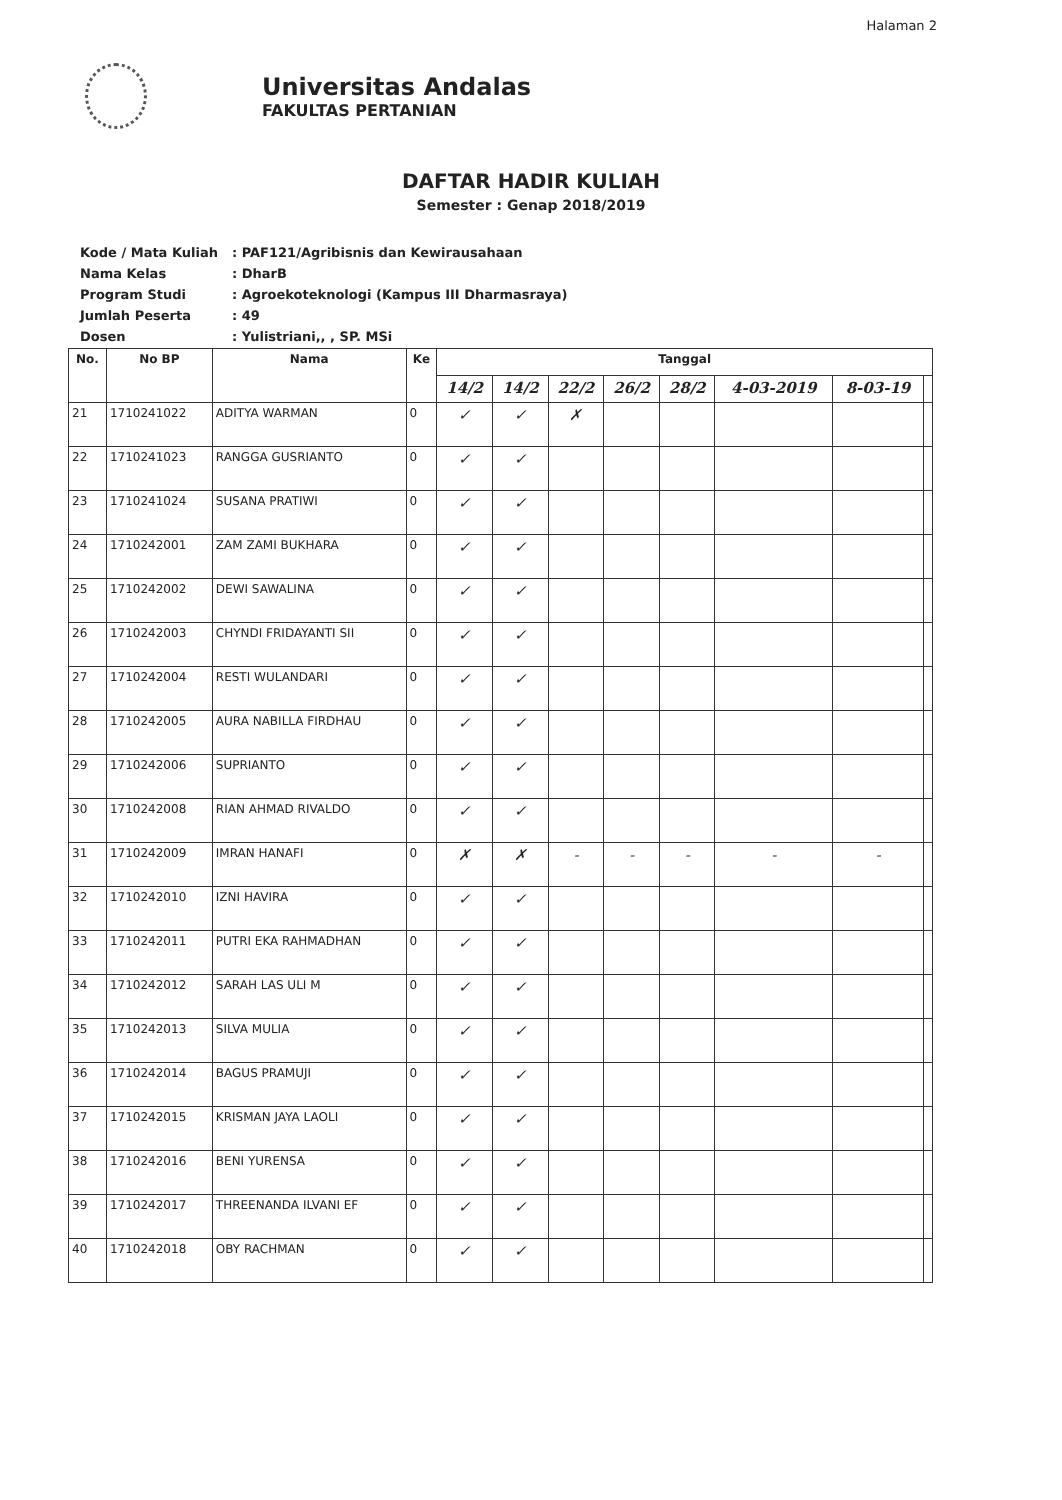Halaman 2
Universitas Andalas
FAKULTAS PERTANIAN
DAFTAR HADIR KULIAH
Semester : Genap 2018/2019
| Kode / Mata Kuliah | : PAF121/Agribisnis dan Kewirausahaan |
| Nama Kelas | : DharB |
| Program Studi | : Agroekoteknologi (Kampus III Dharmasraya) |
| Jumlah Peserta | : 49 |
| Dosen | : Yulistriani,, , SP. MSi |
| No. | No BP | Nama | Ke | Tanggal | | | | | | | |
| --- | --- | --- | --- | --- | --- | --- | --- | --- | --- | --- | --- |
| | | | | 14/2 | 14/2 | 22/2 | 26/2 | 28/2 | 4-03-2019 | 8-03-19 | |
| 21 | 1710241022 | ADITYA WARMAN | 0 | ✓ | ✓ | ✗ | | | | | |
| 22 | 1710241023 | RANGGA GUSRIANTO | 0 | ✓ | ✓ | | | | | | |
| 23 | 1710241024 | SUSANA PRATIWI | 0 | ✓ | ✓ | | | | | | |
| 24 | 1710242001 | ZAM ZAMI BUKHARA | 0 | ✓ | ✓ | | | | | | |
| 25 | 1710242002 | DEWI SAWALINA | 0 | ✓ | ✓ | | | | | | |
| 26 | 1710242003 | CHYNDI FRIDAYANTI SII | 0 | ✓ | ✓ | | | | | | |
| 27 | 1710242004 | RESTI WULANDARI | 0 | ✓ | ✓ | | | | | | |
| 28 | 1710242005 | AURA NABILLA FIRDHAU | 0 | ✓ | ✓ | | | | | | |
| 29 | 1710242006 | SUPRIANTO | 0 | ✓ | ✓ | | | | | | |
| 30 | 1710242008 | RIAN AHMAD RIVALDO | 0 | ✓ | ✓ | | | | | | |
| 31 | 1710242009 | IMRAN HANAFI | 0 | ✗ | ✗ | - | - | - | - | - | |
| 32 | 1710242010 | IZNI HAVIRA | 0 | ✓ | ✓ | | | | | | |
| 33 | 1710242011 | PUTRI EKA RAHMADHAN | 0 | ✓ | ✓ | | | | | | |
| 34 | 1710242012 | SARAH LAS ULI M | 0 | ✓ | ✓ | | | | | | |
| 35 | 1710242013 | SILVA MULIA | 0 | ✓ | ✓ | | | | | | |
| 36 | 1710242014 | BAGUS PRAMUJI | 0 | ✓ | ✓ | | | | | | |
| 37 | 1710242015 | KRISMAN JAYA LAOLI | 0 | ✓ | ✓ | | | | | | |
| 38 | 1710242016 | BENI YURENSA | 0 | ✓ | ✓ | | | | | | |
| 39 | 1710242017 | THREENANDA ILVANI EF | 0 | ✓ | ✓ | | | | | | |
| 40 | 1710242018 | OBY RACHMAN | 0 | ✓ | ✓ | | | | | | |